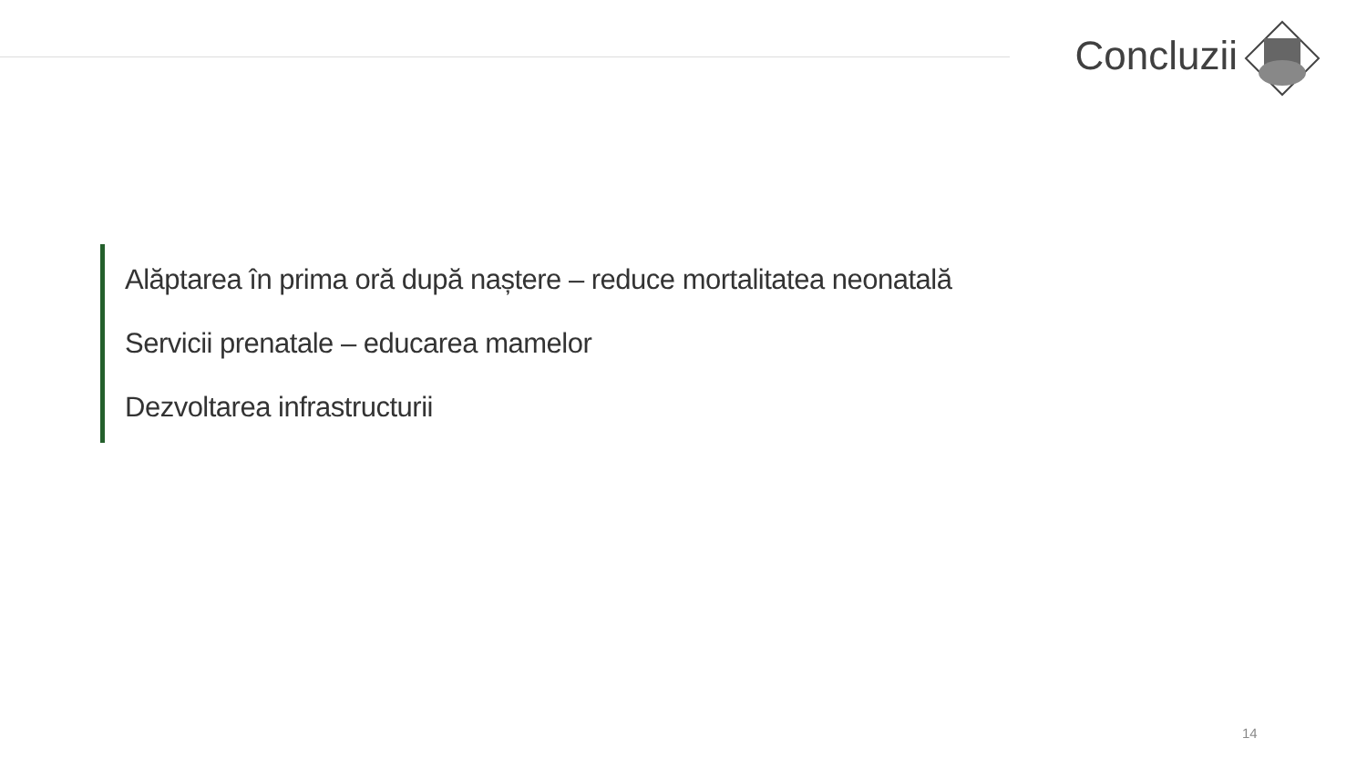Concluzii
Alăptarea în prima oră după naștere – reduce mortalitatea neonatală
Servicii prenatale – educarea mamelor
Dezvoltarea infrastructurii
14